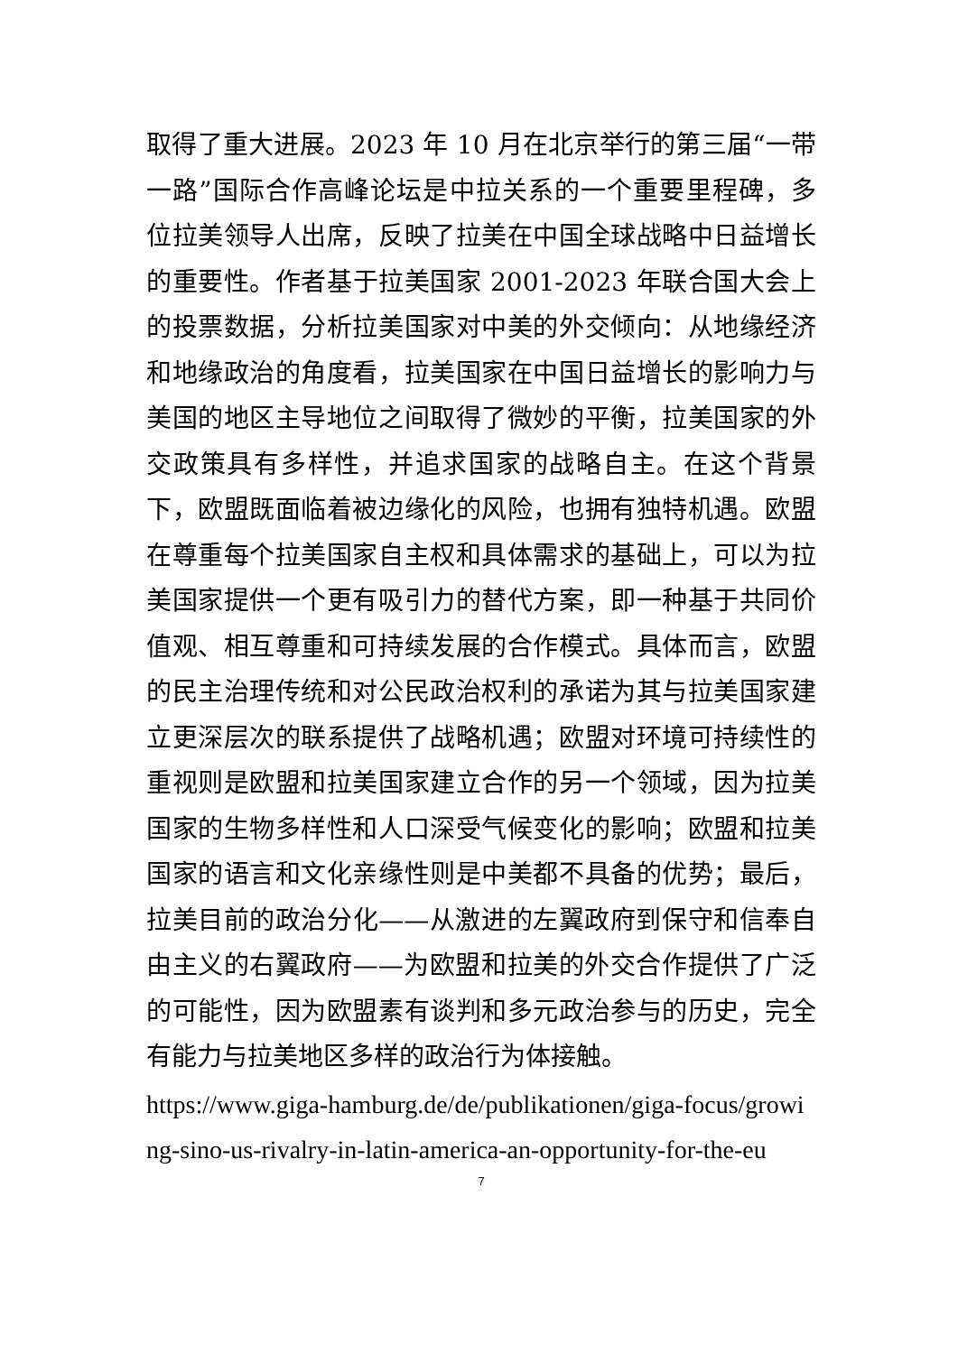取得了重大进展。2023 年 10 月在北京举行的第三届“一带一路”国际合作高峰论坛是中拉关系的一个重要里程碑，多位拉美领导人出席，反映了拉美在中国全球战略中日益增长的重要性。作者基于拉美国家 2001-2023 年联合国大会上的投票数据，分析拉美国家对中美的外交倾向：从地缘经济和地缘政治的角度看，拉美国家在中国日益增长的影响力与美国的地区主导地位之间取得了微妙的平衡，拉美国家的外交政策具有多样性，并追求国家的战略自主。在这个背景下，欧盟既面临着被边缘化的风险，也拥有独特机遇。欧盟在尊重每个拉美国家自主权和具体需求的基础上，可以为拉美国家提供一个更有吸引力的替代方案，即一种基于共同价值观、相互尊重和可持续发展的合作模式。具体而言，欧盟的民主治理传统和对公民政治权利的承诺为其与拉美国家建立更深层次的联系提供了战略机遇；欧盟对环境可持续性的重视则是欧盟和拉美国家建立合作的另一个领域，因为拉美国家的生物多样性和人口深受气候变化的影响；欧盟和拉美国家的语言和文化亲缘性则是中美都不具备的优势；最后，拉美目前的政治分化——从激进的左翼政府到保守和信奉自由主义的右翼政府——为欧盟和拉美的外交合作提供了广泛的可能性，因为欧盟素有谈判和多元政治参与的历史，完全有能力与拉美地区多样的政治行为体接触。
https://www.giga-hamburg.de/de/publikationen/giga-focus/growing-sino-us-rivalry-in-latin-america-an-opportunity-for-the-eu
7